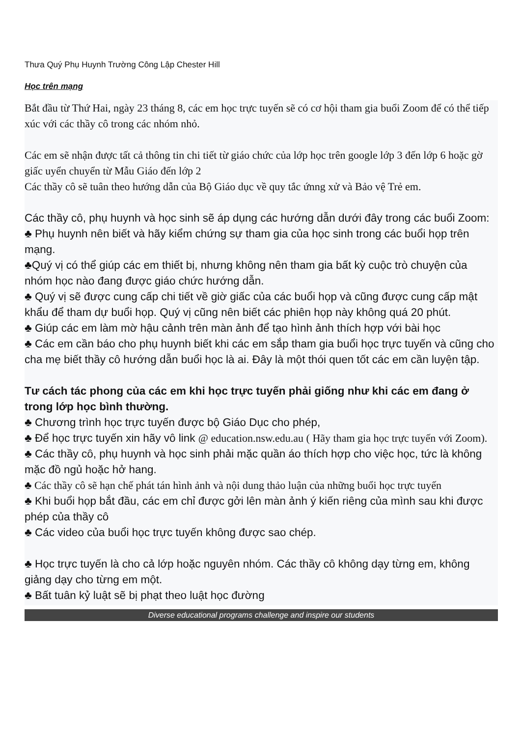Thưa Quý Phụ Huynh Trường Công Lập Chester Hill
Học trên mạng
Bắt đầu từ Thứ Hai, ngày 23 tháng 8, các em học trực tuyến sẽ có cơ hội tham gia buổi Zoom để có thể tiếp xúc với các thầy cô trong các nhóm nhỏ.
Các em sẽ nhận được tất cả thông tin chi tiết từ giáo chức của lớp học trên google lớp 3 đến lớp 6 hoặc gờ giấc uyển chuyển từ Mẫu Giáo đến lớp 2
Các thầy cô sẽ tuân theo hướng dẫn của Bộ Giáo dục về quy tắc ứnng xử và Bảo vệ Trẻ em.
Các thầy cô, phụ huynh và học sinh sẽ áp dụng các hướng dẫn dưới đây trong các buổi Zoom:
♣ Phụ huynh nên biết và hãy kiểm chứng sự tham gia của học sinh trong các buổi họp trên mạng.
♣Quý vị có thể giúp các em thiết bị, nhưng không nên tham gia bất kỳ cuộc trò chuyện của nhóm học nào đang được giáo chức hướng dẫn.
♣ Quý vị sẽ được cung cấp chi tiết về giờ giấc của các buổi họp và cũng được cung cấp mật khẩu để tham dự buổi họp. Quý vị cũng nên biết các phiên họp này không quá 20 phút.
♣ Giúp các em làm mờ hậu cảnh trên màn ảnh để tạo hình ảnh thích hợp với bài học
♣ Các em cần báo cho phụ huynh biết khi các em sắp tham gia buổi học trực tuyến và cũng cho cha mẹ biết thầy cô hướng dẫn buổi học là ai. Đây là một thói quen tốt các em cần luyện tập.
Tư cách tác phong của các em khi học trực tuyến phải giống như khi các em đang ở trong lớp học bình thường.
♣ Chương trình học trực tuyến được bộ Giáo Dục cho phép,
♣ Để học trực tuyến xin hãy vô link @ education.nsw.edu.au ( Hãy tham gia học trực tuyến với Zoom).
♣ Các thầy cô, phụ huynh và học sinh phải mặc quần áo thích hợp cho việc học, tức là không mặc đồ ngủ hoặc hở hang.
♣ Các thầy cô sẽ hạn chế phát tán hình ảnh và nội dung thảo luận của những buổi học trực tuyến
♣ Khi buổi họp bắt đầu, các em chỉ được gởi lên màn ảnh ý kiến riêng của mình sau khi được phép của thầy cô
♣ Các video của buổi học trực tuyến không được sao chép.
♣ Học trực tuyến là cho cả lớp hoặc nguyên nhóm. Các thầy cô không dạy từng em, không giảng dạy cho từng em một.
♣ Bất tuân kỷ luật sẽ bị phạt theo luật học đường
Diverse educational programs challenge and inspire our students